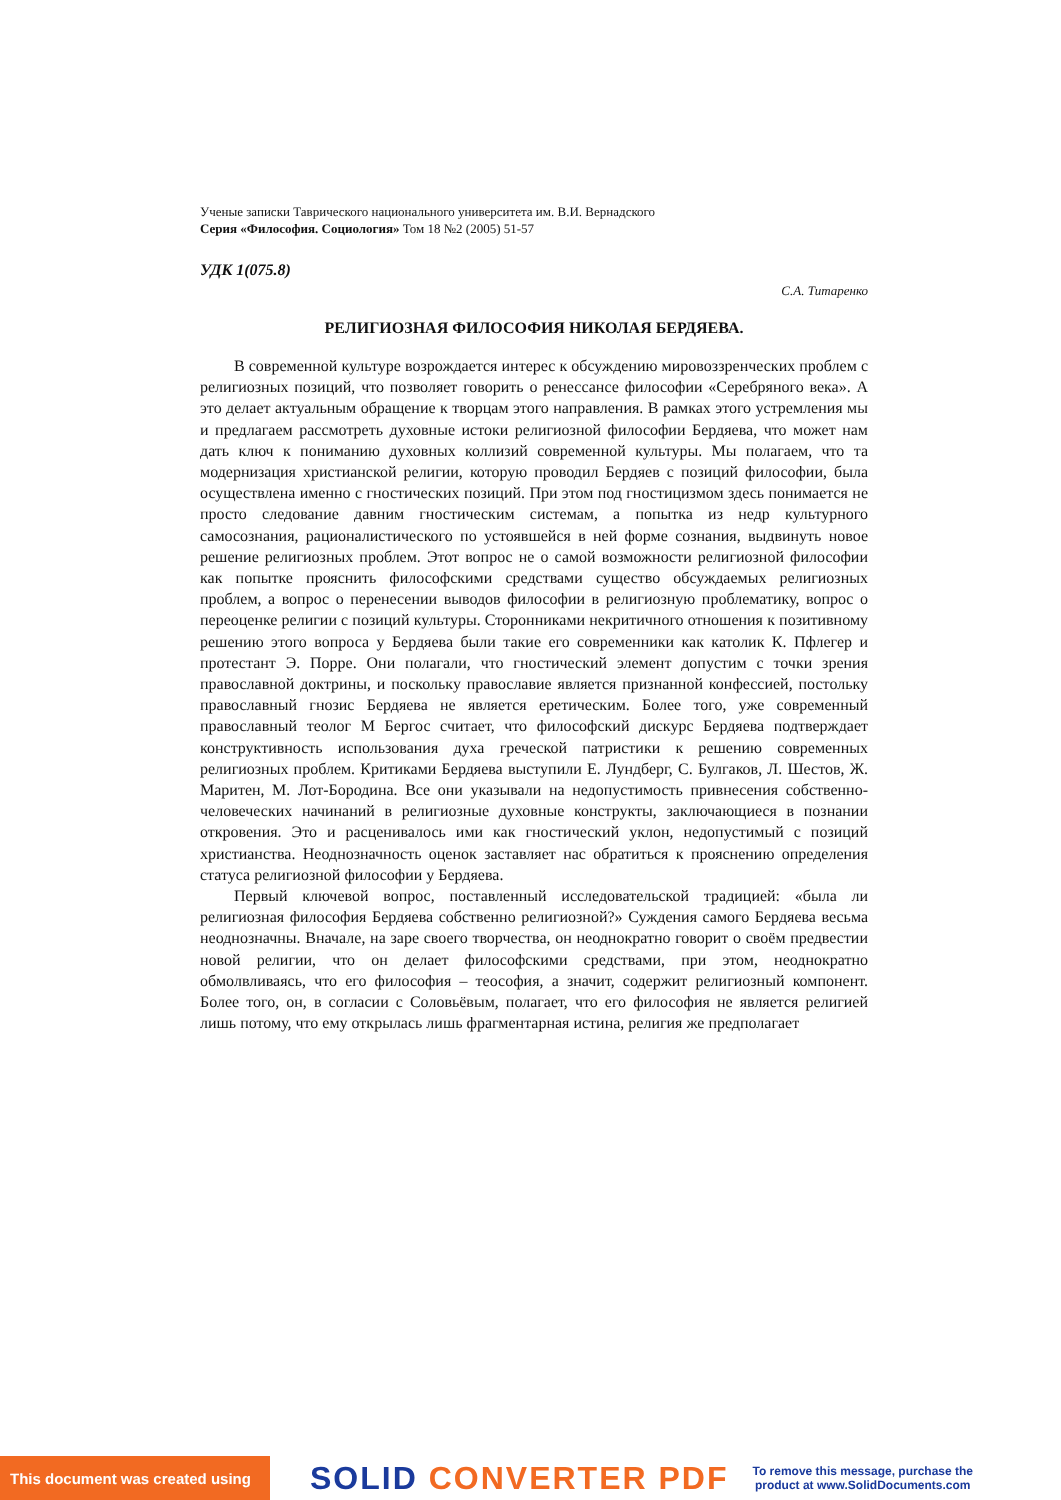Ученые записки Таврического национального университета им. В.И. Вернадского
Серия «Философия. Социология» Том 18 №2 (2005) 51-57
УДК 1(075.8)
С.А. Титаренко
РЕЛИГИОЗНАЯ ФИЛОСОФИЯ НИКОЛАЯ БЕРДЯЕВА.
В современной культуре возрождается интерес к обсуждению мировоззренческих проблем с религиозных позиций, что позволяет говорить о ренессансе философии «Серебряного века». А это делает актуальным обращение к творцам этого направления. В рамках этого устремления мы и предлагаем рассмотреть духовные истоки религиозной философии Бердяева, что может нам дать ключ к пониманию духовных коллизий современной культуры. Мы полагаем, что та модернизация христианской религии, которую проводил Бердяев с позиций философии, была осуществлена именно с гностических позиций. При этом под гностицизмом здесь понимается не просто следование давним гностическим системам, а попытка из недр культурного самосознания, рационалистического по устоявшейся в ней форме сознания, выдвинуть новое решение религиозных проблем. Этот вопрос не о самой возможности религиозной философии как попытке прояснить философскими средствами существо обсуждаемых религиозных проблем, а вопрос о перенесении выводов философии в религиозную проблематику, вопрос о переоценке религии с позиций культуры. Сторонниками некритичного отношения к позитивному решению этого вопроса у Бердяева были такие его современники как католик К. Пфлегер и протестант Э. Порре. Они полагали, что гностический элемент допустим с точки зрения православной доктрины, и поскольку православие является признанной конфессией, постольку православный гнозис Бердяева не является еретическим. Более того, уже современный православный теолог М Бергос считает, что философский дискурс Бердяева подтверждает конструктивность использования духа греческой патристики к решению современных религиозных проблем. Критиками Бердяева выступили Е. Лундберг, С. Булгаков, Л. Шестов, Ж. Маритен, М. Лот-Бородина. Все они указывали на недопустимость привнесения собственно-человеческих начинаний в религиозные духовные конструкты, заключающиеся в познании откровения. Это и расценивалось ими как гностический уклон, недопустимый с позиций христианства. Неоднозначность оценок заставляет нас обратиться к прояснению определения статуса религиозной философии у Бердяева.
Первый ключевой вопрос, поставленный исследовательской традицией: «была ли религиозная философия Бердяева собственно религиозной?» Суждения самого Бердяева весьма неоднозначны. Вначале, на заре своего творчества, он неоднократно говорит о своём предвестии новой религии, что он делает философскими средствами, при этом, неоднократно обмолвливаясь, что его философия – теософия, а значит, содержит религиозный компонент. Более того, он, в согласии с Соловьёвым, полагает, что его философия не является религией лишь потому, что ему открылась лишь фрагментарная истина, религия же предполагает
This document was created using
SOLID CONVERTER PDF
To remove this message, purchase the
product at www.SolidDocuments.com